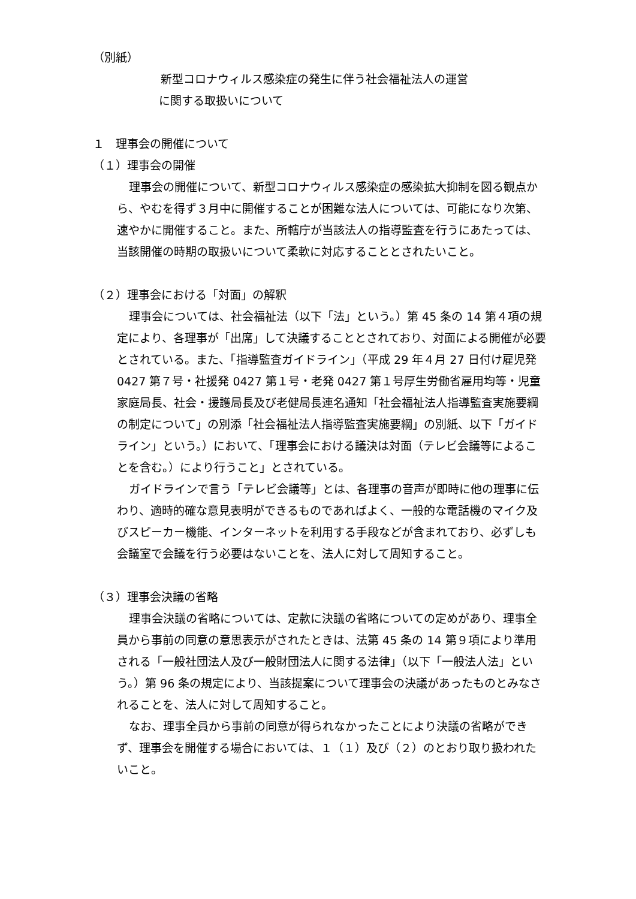（別紙）
新型コロナウィルス感染症の発生に伴う社会福祉法人の運営
に関する取扱いについて
１　理事会の開催について
（１）理事会の開催
理事会の開催について、新型コロナウィルス感染症の感染拡大抑制を図る観点から、やむを得ず３月中に開催することが困難な法人については、可能になり次第、速やかに開催すること。また、所轄庁が当該法人の指導監査を行うにあたっては、当該開催の時期の取扱いについて柔軟に対応することとされたいこと。
（２）理事会における「対面」の解釈
理事会については、社会福祉法（以下「法」という。）第 45 条の 14 第４項の規定により、各理事が「出席」して決議することとされており、対面による開催が必要とされている。また、「指導監査ガイドライン」（平成 29 年４月 27 日付け雇児発 0427 第７号・社援発 0427 第１号・老発 0427 第１号厚生労働省雇用均等・児童家庭局長、社会・援護局長及び老健局長連名通知「社会福祉法人指導監査実施要綱の制定について」の別添「社会福祉法人指導監査実施要綱」の別紙、以下「ガイドライン」という。）において、「理事会における議決は対面（テレビ会議等によることを含む。）により行うこと」とされている。
ガイドラインで言う「テレビ会議等」とは、各理事の音声が即時に他の理事に伝わり、適時的確な意見表明ができるものであればよく、一般的な電話機のマイク及びスピーカー機能、インターネットを利用する手段などが含まれており、必ずしも会議室で会議を行う必要はないことを、法人に対して周知すること。
（３）理事会決議の省略
理事会決議の省略については、定款に決議の省略についての定めがあり、理事全員から事前の同意の意思表示がされたときは、法第 45 条の 14 第９項により準用される「一般社団法人及び一般財団法人に関する法律」（以下「一般法人法」という。）第 96 条の規定により、当該提案について理事会の決議があったものとみなされることを、法人に対して周知すること。
なお、理事全員から事前の同意が得られなかったことにより決議の省略ができず、理事会を開催する場合においては、１（１）及び（２）のとおり取り扱われたいこと。